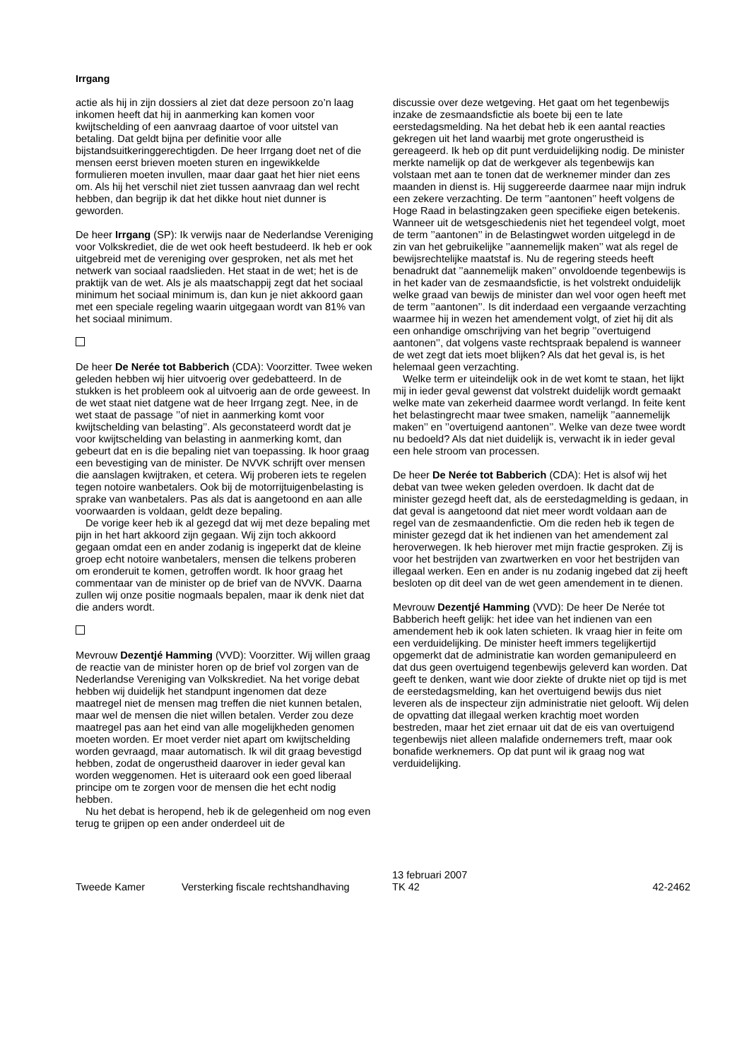Irrgang
actie als hij in zijn dossiers al ziet dat deze persoon zo’n laag inkomen heeft dat hij in aanmerking kan komen voor kwijtschelding of een aanvraag daartoe of voor uitstel van betaling. Dat geldt bijna per definitie voor alle bijstandsuitkeringgerechtigden. De heer Irrgang doet net of die mensen eerst brieven moeten sturen en ingewikkelde formulieren moeten invullen, maar daar gaat het hier niet eens om. Als hij het verschil niet ziet tussen aanvraag dan wel recht hebben, dan begrijp ik dat het dikke hout niet dunner is geworden.
De heer Irrgang (SP): Ik verwijs naar de Nederlandse Vereniging voor Volkskrediet, die de wet ook heeft bestudeerd. Ik heb er ook uitgebreid met de vereniging over gesproken, net als met het netwerk van sociaal raadslieden. Het staat in de wet; het is de praktijk van de wet. Als je als maatschappij zegt dat het sociaal minimum het sociaal minimum is, dan kun je niet akkoord gaan met een speciale regeling waarin uitgegaan wordt van 81% van het sociaal minimum.
De heer De Nerée tot Babberich (CDA): Voorzitter. Twee weken geleden hebben wij hier uitvoerig over gedebatteerd. In de stukken is het probleem ook al uitvoerig aan de orde geweest. In de wet staat niet datgene wat de heer Irrgang zegt. Nee, in de wet staat de passage ’’of niet in aanmerking komt voor kwijtschelding van belasting’’. Als geconstateerd wordt dat je voor kwijtschelding van belasting in aanmerking komt, dan gebeurt dat en is die bepaling niet van toepassing. Ik hoor graag een bevestiging van de minister. De NVVK schrijft over mensen die aanslagen kwijtraken, et cetera. Wij proberen iets te regelen tegen notoire wanbetalers. Ook bij de motorrijtuigenbelasting is sprake van wanbetalers. Pas als dat is aangetoond en aan alle voorwaarden is voldaan, geldt deze bepaling.
De vorige keer heb ik al gezegd dat wij met deze bepaling met pijn in het hart akkoord zijn gegaan. Wij zijn toch akkoord gegaan omdat een en ander zodanig is ingeperkt dat de kleine groep echt notoire wanbetalers, mensen die telkens proberen om eronderuit te komen, getroffen wordt. Ik hoor graag het commentaar van de minister op de brief van de NVVK. Daarna zullen wij onze positie nogmaals bepalen, maar ik denk niet dat die anders wordt.
Mevrouw Dezentjé Hamming (VVD): Voorzitter. Wij willen graag de reactie van de minister horen op de brief vol zorgen van de Nederlandse Vereniging van Volkskrediet. Na het vorige debat hebben wij duidelijk het standpunt ingenomen dat deze maatregel niet de mensen mag treffen die niet kunnen betalen, maar wel de mensen die niet willen betalen. Verder zou deze maatregel pas aan het eind van alle mogelijkheden genomen moeten worden. Er moet verder niet apart om kwijtschelding worden gevraagd, maar automatisch. Ik wil dit graag bevestigd hebben, zodat de ongerustheid daarover in ieder geval kan worden weggenomen. Het is uiteraard ook een goed liberaal principe om te zorgen voor de mensen die het echt nodig hebben.
Nu het debat is heropend, heb ik de gelegenheid om nog even terug te grijpen op een ander onderdeel uit de
discussie over deze wetgeving. Het gaat om het tegenbewijs inzake de zesmaandsfictie als boete bij een te late eerstedagsmelding. Na het debat heb ik een aantal reacties gekregen uit het land waarbij met grote ongerustheid is gereageerd. Ik heb op dit punt verduidelijking nodig. De minister merkte namelijk op dat de werkgever als tegenbewijs kan volstaan met aan te tonen dat de werknemer minder dan zes maanden in dienst is. Hij suggereerde daarmee naar mijn indruk een zekere verzachting. De term ’’aantonen’’ heeft volgens de Hoge Raad in belastingzaken geen specifieke eigen betekenis. Wanneer uit de wetsgeschiedenis niet het tegendeel volgt, moet de term ’’aantonen’’ in de Belastingwet worden uitgelegd in de zin van het gebruikelijke ’’aannemelijk maken’’ wat als regel de bewijsrechtelijke maatstaf is. Nu de regering steeds heeft benadrukt dat ’’aannemelijk maken’’ onvoldoende tegenbewijs is in het kader van de zesmaandsfictie, is het volstrekt onduidelijk welke graad van bewijs de minister dan wel voor ogen heeft met de term ’’aantonen’’. Is dit inderdaad een vergaande verzachting waarmee hij in wezen het amendement volgt, of ziet hij dit als een onhandige omschrijving van het begrip ’’overtuigend aantonen’’, dat volgens vaste rechtspraak bepalend is wanneer de wet zegt dat iets moet blijken? Als dat het geval is, is het helemaal geen verzachting.
Welke term er uiteindelijk ook in de wet komt te staan, het lijkt mij in ieder geval gewenst dat volstrekt duidelijk wordt gemaakt welke mate van zekerheid daarmee wordt verlangd. In feite kent het belastingrecht maar twee smaken, namelijk ’’aannemelijk maken’’ en ’’overtuigend aantonen’’. Welke van deze twee wordt nu bedoeld? Als dat niet duidelijk is, verwacht ik in ieder geval een hele stroom van processen.
De heer De Nerée tot Babberich (CDA): Het is alsof wij het debat van twee weken geleden overdoen. Ik dacht dat de minister gezegd heeft dat, als de eerstedagmelding is gedaan, in dat geval is aangetoond dat niet meer wordt voldaan aan de regel van de zesmaandenfictie. Om die reden heb ik tegen de minister gezegd dat ik het indienen van het amendement zal heroverwegen. Ik heb hierover met mijn fractie gesproken. Zij is voor het bestrijden van zwartwerken en voor het bestrijden van illegaal werken. Een en ander is nu zodanig ingebed dat zij heeft besloten op dit deel van de wet geen amendement in te dienen.
Mevrouw Dezentjé Hamming (VVD): De heer De Nerée tot Babberich heeft gelijk: het idee van het indienen van een amendement heb ik ook laten schieten. Ik vraag hier in feite om een verduidelijking. De minister heeft immers tegelijkertijd opgemerkt dat de administratie kan worden gemanipuleerd en dat dus geen overtuigend tegenbewijs geleverd kan worden. Dat geeft te denken, want wie door ziekte of drukte niet op tijd is met de eerstedagsmelding, kan het overtuigend bewijs dus niet leveren als de inspecteur zijn administratie niet gelooft. Wij delen de opvatting dat illegaal werken krachtig moet worden bestreden, maar het ziet ernaar uit dat de eis van overtuigend tegenbewijs niet alleen malafide ondernemers treft, maar ook bonafide werknemers. Op dat punt wil ik graag nog wat verduidelijking.
Tweede Kamer
Versterking fiscale rechtshandhaving
13 februari 2007
TK 42
42-2462